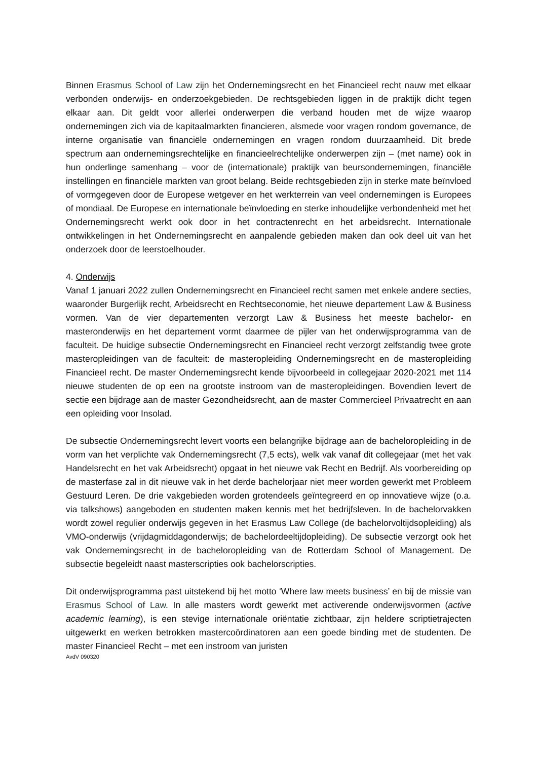Binnen Erasmus School of Law zijn het Ondernemingsrecht en het Financieel recht nauw met elkaar verbonden onderwijs- en onderzoekgebieden. De rechtsgebieden liggen in de praktijk dicht tegen elkaar aan. Dit geldt voor allerlei onderwerpen die verband houden met de wijze waarop ondernemingen zich via de kapitaalmarkten financieren, alsmede voor vragen rondom governance, de interne organisatie van financiële ondernemingen en vragen rondom duurzaamheid. Dit brede spectrum aan ondernemingsrechtelijke en financieelrechtelijke onderwerpen zijn – (met name) ook in hun onderlinge samenhang – voor de (internationale) praktijk van beursondernemingen, financiële instellingen en financiële markten van groot belang. Beide rechtsgebieden zijn in sterke mate beïnvloed of vormgegeven door de Europese wetgever en het werkterrein van veel ondernemingen is Europees of mondiaal. De Europese en internationale beïnvloeding en sterke inhoudelijke verbondenheid met het Ondernemingsrecht werkt ook door in het contractenrecht en het arbeidsrecht. Internationale ontwikkelingen in het Ondernemingsrecht en aanpalende gebieden maken dan ook deel uit van het onderzoek door de leerstoelhouder.
4. Onderwijs
Vanaf 1 januari 2022 zullen Ondernemingsrecht en Financieel recht samen met enkele andere secties, waaronder Burgerlijk recht, Arbeidsrecht en Rechtseconomie, het nieuwe departement Law & Business vormen. Van de vier departementen verzorgt Law & Business het meeste bachelor- en masteronderwijs en het departement vormt daarmee de pijler van het onderwijsprogramma van de faculteit. De huidige subsectie Ondernemingsrecht en Financieel recht verzorgt zelfstandig twee grote masteropleidingen van de faculteit: de masteropleiding Ondernemingsrecht en de masteropleiding Financieel recht. De master Ondernemingsrecht kende bijvoorbeeld in collegejaar 2020-2021 met 114 nieuwe studenten de op een na grootste instroom van de masteropleidingen. Bovendien levert de sectie een bijdrage aan de master Gezondheidsrecht, aan de master Commercieel Privaatrecht en aan een opleiding voor Insolad.
De subsectie Ondernemingsrecht levert voorts een belangrijke bijdrage aan de bacheloropleiding in de vorm van het verplichte vak Ondernemingsrecht (7,5 ects), welk vak vanaf dit collegejaar (met het vak Handelsrecht en het vak Arbeidsrecht) opgaat in het nieuwe vak Recht en Bedrijf. Als voorbereiding op de masterfase zal in dit nieuwe vak in het derde bachelorjaar niet meer worden gewerkt met Probleem Gestuurd Leren. De drie vakgebieden worden grotendeels geïntegreerd en op innovatieve wijze (o.a. via talkshows) aangeboden en studenten maken kennis met het bedrijfsleven. In de bachelorvakken wordt zowel regulier onderwijs gegeven in het Erasmus Law College (de bachelorvoltijdsopleiding) als VMO-onderwijs (vrijdagmiddagonderwijs; de bachelordeeltijdopleiding). De subsectie verzorgt ook het vak Ondernemingsrecht in de bacheloropleiding van de Rotterdam School of Management. De subsectie begeleidt naast masterscripties ook bachelorscripties.
Dit onderwijsprogramma past uitstekend bij het motto ‘Where law meets business’ en bij de missie van Erasmus School of Law. In alle masters wordt gewerkt met activerende onderwijsvormen (active academic learning), is een stevige internationale oriëntatie zichtbaar, zijn heldere scriptietrajecten uitgewerkt en werken betrokken mastercoördinatoren aan een goede binding met de studenten. De master Financieel Recht – met een instroom van juristen
AvdV 090320